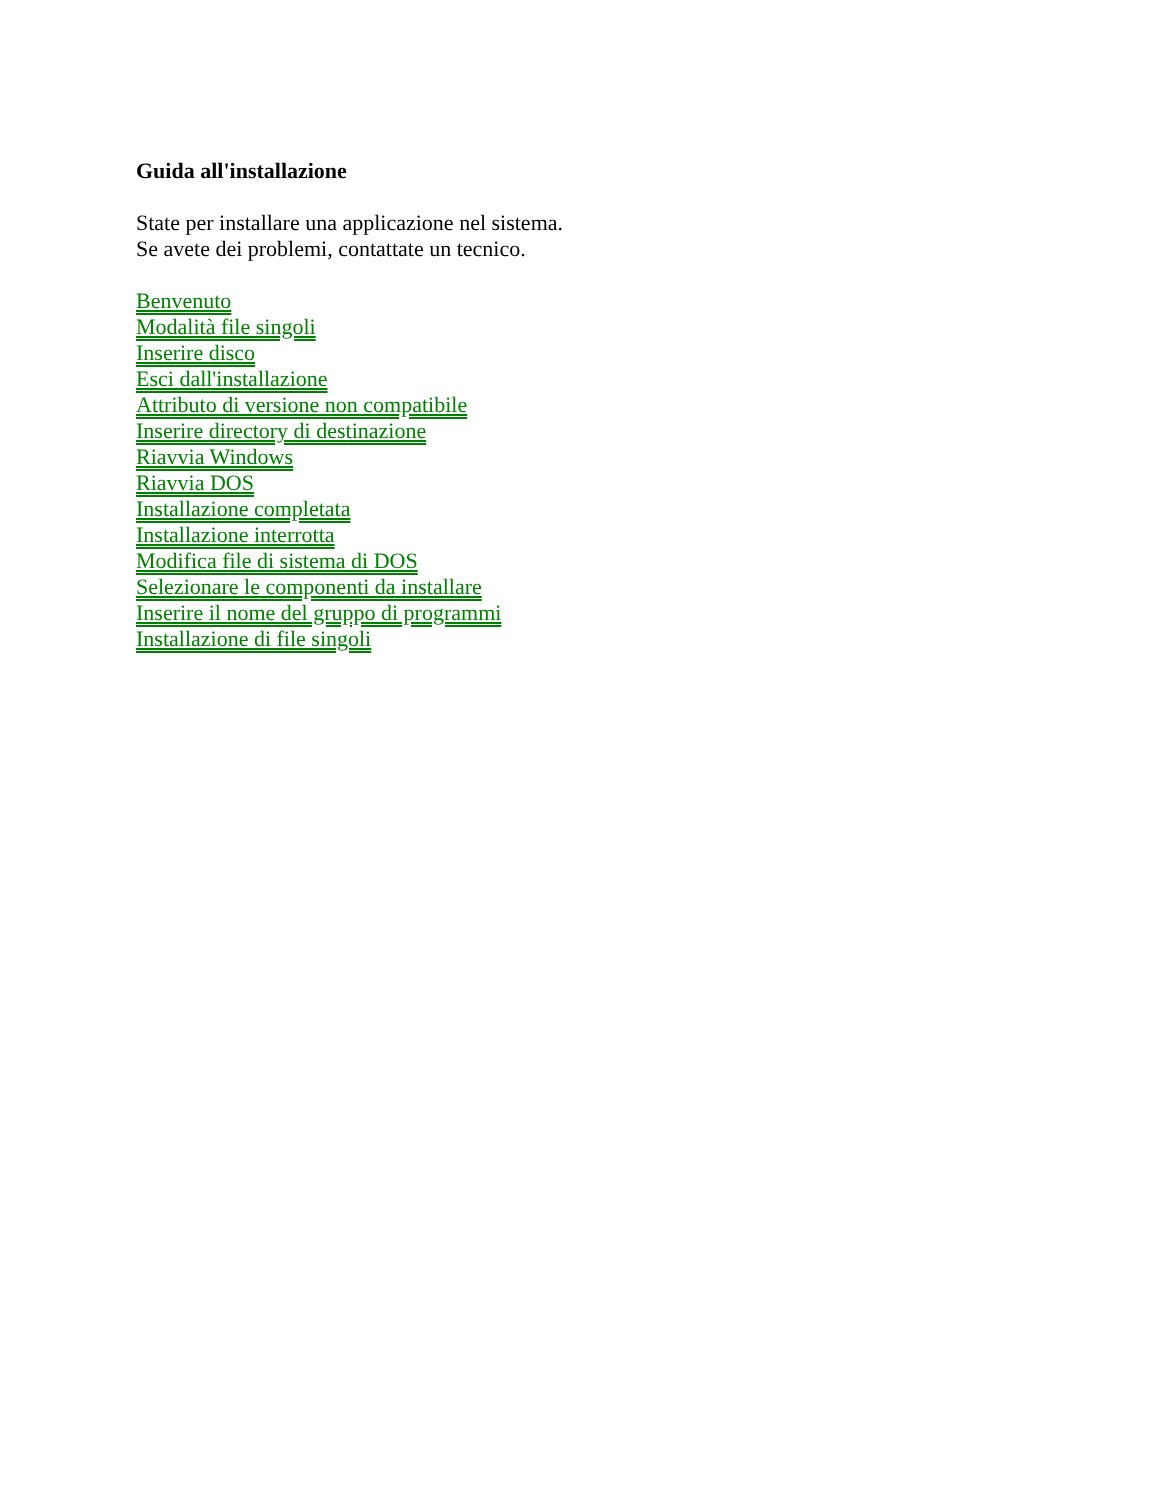Guida all'installazione
State per installare una applicazione nel sistema.
Se avete dei problemi, contattate un tecnico.
Benvenuto
Modalità file singoli
Inserire disco
Esci dall'installazione
Attributo di versione non compatibile
Inserire directory di destinazione
Riavvia Windows
Riavvia DOS
Installazione completata
Installazione interrotta
Modifica file di sistema di DOS
Selezionare le componenti da installare
Inserire il nome del gruppo di programmi
Installazione di file singoli